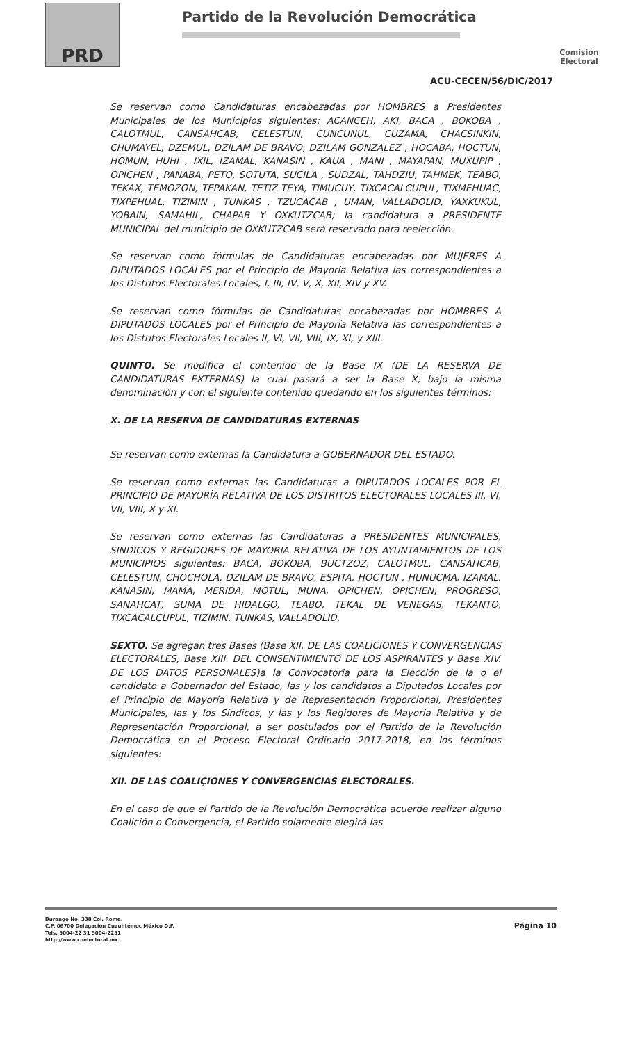PRD
Partido de la Revolución Democrática
Comisión Electoral
ACU-CECEN/56/DIC/2017
Se reservan como Candidaturas encabezadas por HOMBRES a Presidentes Municipales de los Municipios siguientes: ACANCEH, AKI, BACA , BOKOBA , CALOTMUL, CANSAHCAB, CELESTUN, CUNCUNUL, CUZAMA, CHACSINKIN, CHUMAYEL, DZEMUL, DZILAM DE BRAVO, DZILAM GONZALEZ , HOCABA, HOCTUN, HOMUN, HUHI , IXIL, IZAMAL, KANASIN , KAUA , MANI , MAYAPAN, MUXUPIP , OPICHEN , PANABA, PETO, SOTUTA, SUCILA , SUDZAL, TAHDZIU, TAHMEK, TEABO, TEKAX, TEMOZON, TEPAKAN, TETIZ TEYA, TIMUCUY, TIXCACALCUPUL, TIXMEHUAC, TIXPEHUAL, TIZIMIN , TUNKAS , TZUCACAB , UMAN, VALLADOLID, YAXKUKUL, YOBAIN, SAMAHIL, CHAPAB Y OXKUTZCAB; la candidatura a PRESIDENTE MUNICIPAL del municipio de OXKUTZCAB será reservado para reelección.
Se reservan como fórmulas de Candidaturas encabezadas por MUJERES A DIPUTADOS LOCALES por el Principio de Mayoría Relativa las correspondientes a los Distritos Electorales Locales, I, III, IV, V, X, XII, XIV y XV.
Se reservan como fórmulas de Candidaturas encabezadas por HOMBRES A DIPUTADOS LOCALES por el Principio de Mayoría Relativa las correspondientes a los Distritos Electorales Locales II, VI, VII, VIII, IX, XI, y XIII.
QUINTO. Se modifica el contenido de la Base IX (DE LA RESERVA DE CANDIDATURAS EXTERNAS) la cual pasará a ser la Base X, bajo la misma denominación y con el siguiente contenido quedando en los siguientes términos:
X. DE LA RESERVA DE CANDIDATURAS EXTERNAS
Se reservan como externas la Candidatura a GOBERNADOR DEL ESTADO.
Se reservan como externas las Candidaturas a DIPUTADOS LOCALES POR EL PRINCIPIO DE MAYORÌA RELATIVA DE LOS DISTRITOS ELECTORALES LOCALES III, VI, VII, VIII, X y XI.
Se reservan como externas las Candidaturas a PRESIDENTES MUNICIPALES, SINDICOS Y REGIDORES DE MAYORIA RELATIVA DE LOS AYUNTAMIENTOS DE LOS MUNICIPIOS siguientes: BACA, BOKOBA, BUCTZOZ, CALOTMUL, CANSAHCAB, CELESTUN, CHOCHOLA, DZILAM DE BRAVO, ESPITA, HOCTUN , HUNUCMA, IZAMAL. KANASIN, MAMA, MERIDA, MOTUL, MUNA, OPICHEN, OPICHEN, PROGRESO, SANAHCAT, SUMA DE HIDALGO, TEABO, TEKAL DE VENEGAS, TEKANTO, TIXCACALCUPUL, TIZIMIN, TUNKAS, VALLADOLID.
SEXTO. Se agregan tres Bases (Base XII. DE LAS COALICIONES Y CONVERGENCIAS ELECTORALES, Base XIII. DEL CONSENTIMIENTO DE LOS ASPIRANTES y Base XIV. DE LOS DATOS PERSONALES)a la Convocatoria para la Elección de la o el candidato a Gobernador del Estado, las y los candidatos a Diputados Locales por el Principio de Mayoría Relativa y de Representación Proporcional, Presidentes Municipales, las y los Síndicos, y las y los Regidores de Mayoría Relativa y de Representación Proporcional, a ser postulados por el Partido de la Revolución Democrática en el Proceso Electoral Ordinario 2017-2018, en los términos siguientes:
XII. DE LAS COALIÇIONES Y CONVERGENCIAS ELECTORALES.
En el caso de que el Partido de la Revolución Democrática acuerde realizar alguno Coalición o Convergencia, el Partido solamente elegirá las
Durango No. 338 Col. Roma,
C.P. 06700 Delegación Cuauhtémoc México D.F.
Tels. 5004-22 31 5004-2251
http://www.cnelectoral.mx
Página 10